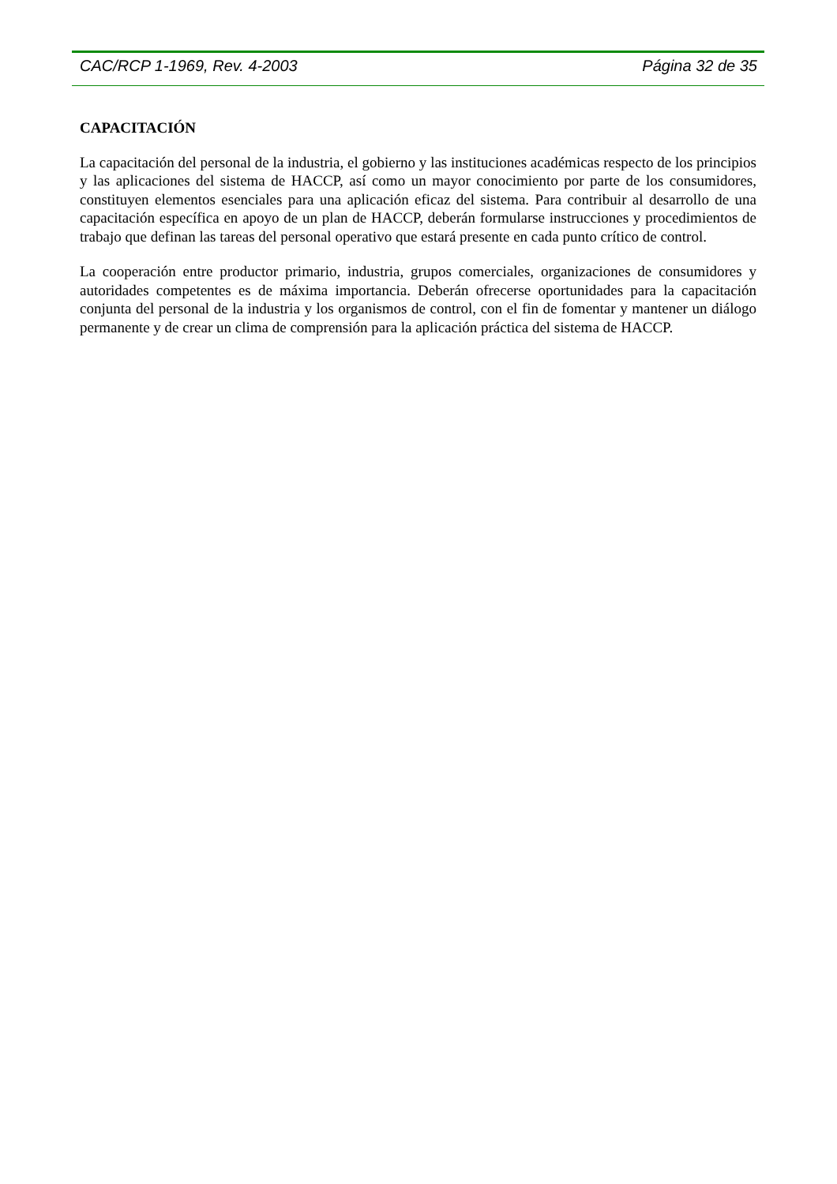CAC/RCP 1-1969, Rev. 4-2003 Página 32 de 35
CAPACITACIÓN
La capacitación del personal de la industria, el gobierno y las instituciones académicas respecto de los principios y las aplicaciones del sistema de HACCP, así como un mayor conocimiento por parte de los consumidores, constituyen elementos esenciales para una aplicación eficaz del sistema. Para contribuir al desarrollo de una capacitación específica en apoyo de un plan de HACCP, deberán formularse instrucciones y procedimientos de trabajo que definan las tareas del personal operativo que estará presente en cada punto crítico de control.
La cooperación entre productor primario, industria, grupos comerciales, organizaciones de consumidores y autoridades competentes es de máxima importancia. Deberán ofrecerse oportunidades para la capacitación conjunta del personal de la industria y los organismos de control, con el fin de fomentar y mantener un diálogo permanente y de crear un clima de comprensión para la aplicación práctica del sistema de HACCP.